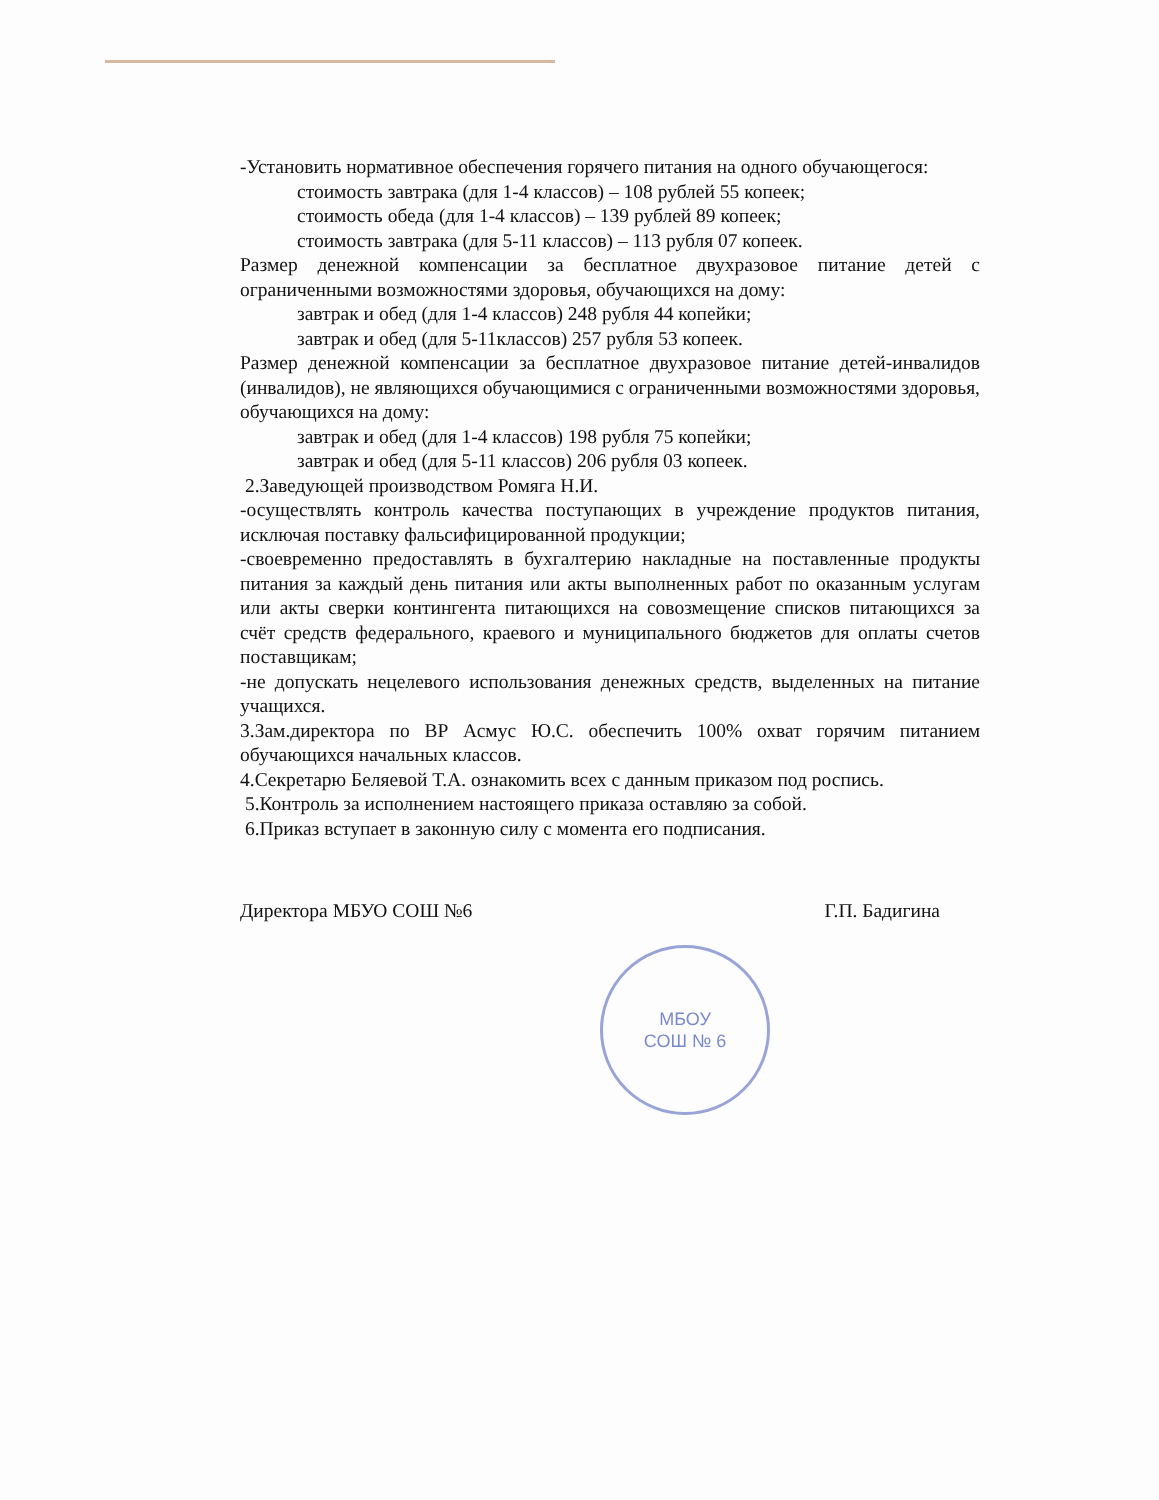-Установить нормативное обеспечения горячего питания на одного обучающегося:
стоимость завтрака (для 1-4 классов) – 108 рублей 55 копеек;
стоимость обеда (для 1-4 классов) – 139 рублей 89 копеек;
стоимость завтрака (для 5-11 классов) – 113 рубля 07 копеек.
Размер денежной компенсации за бесплатное двухразовое питание детей с ограниченными возможностями здоровья, обучающихся на дому:
завтрак и обед (для 1-4 классов) 248 рубля 44 копейки;
завтрак и обед (для 5-11классов) 257 рубля 53 копеек.
Размер денежной компенсации за бесплатное двухразовое питание детей-инвалидов (инвалидов), не являющихся обучающимися с ограниченными возможностями здоровья, обучающихся на дому:
завтрак и обед (для 1-4 классов) 198 рубля 75 копейки;
завтрак и обед (для 5-11 классов) 206 рубля 03 копеек.
2.Заведующей производством Ромяга Н.И.
-осуществлять контроль качества поступающих в учреждение продуктов питания, исключая поставку фальсифицированной продукции;
-своевременно предоставлять в бухгалтерию накладные на поставленные продукты питания за каждый день питания или акты выполненных работ по оказанным услугам или акты сверки контингента питающихся на совозмещение списков питающихся за счёт средств федерального, краевого и муниципального бюджетов для оплаты счетов поставщикам;
-не допускать нецелевого использования денежных средств, выделенных на питание учащихся.
3.Зам.директора по ВР Асмус Ю.С. обеспечить 100% охват горячим питанием обучающихся начальных классов.
4.Секретарю Беляевой Т.А. ознакомить всех с данным приказом под роспись.
5.Контроль за исполнением настоящего приказа оставляю за собой.
6.Приказ вступает в законную силу с момента его подписания.
Директора МБУО СОШ №6 Г.П. Бадигина
МБОУ
СОШ № 6